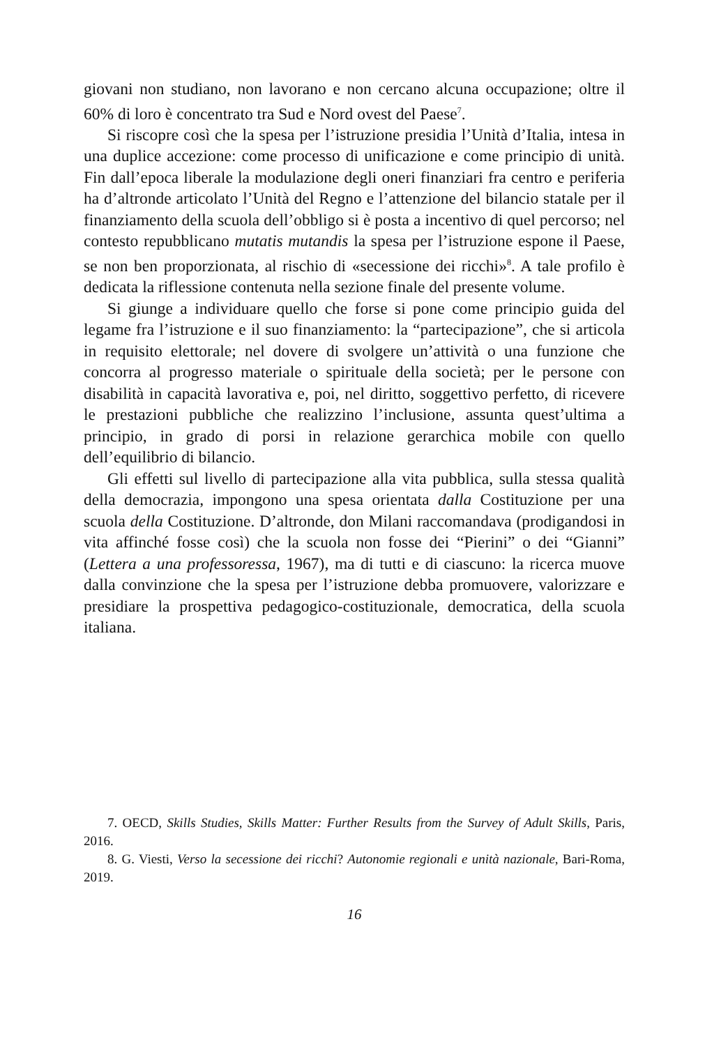giovani non studiano, non lavorano e non cercano alcuna occupazione; oltre il 60% di loro è concentrato tra Sud e Nord ovest del Paese<sup>7</sup>.
Si riscopre così che la spesa per l’istruzione presidia l’Unità d’Italia, intesa in una duplice accezione: come processo di unificazione e come principio di unità. Fin dall’epoca liberale la modulazione degli oneri finanziari fra centro e periferia ha d’altronde articolato l’Unità del Regno e l’attenzione del bilancio statale per il finanziamento della scuola dell’obbligo si è posta a incentivo di quel percorso; nel contesto repubblicano mutatis mutandis la spesa per l’istruzione espone il Paese, se non ben proporzionata, al rischio di «secessione dei ricchi»<sup>8</sup>. A tale profilo è dedicata la riflessione contenuta nella sezione finale del presente volume.
Si giunge a individuare quello che forse si pone come principio guida del legame fra l’istruzione e il suo finanziamento: la “partecipazione”, che si articola in requisito elettorale; nel dovere di svolgere un’attività o una funzione che concorra al progresso materiale o spirituale della società; per le persone con disabilità in capacità lavorativa e, poi, nel diritto, soggettivo perfetto, di ricevere le prestazioni pubbliche che realizzino l’inclusione, assunta quest’ultima a principio, in grado di porsi in relazione gerarchica mobile con quello dell’equilibrio di bilancio.
Gli effetti sul livello di partecipazione alla vita pubblica, sulla stessa qualità della democrazia, impongono una spesa orientata dalla Costituzione per una scuola della Costituzione. D’altronde, don Milani raccomandava (prodigandosi in vita affinché fosse così) che la scuola non fosse dei “Pierini” o dei “Gianni” (Lettera a una professoressa, 1967), ma di tutti e di ciascuno: la ricerca muove dalla convinzione che la spesa per l’istruzione debba promuovere, valorizzare e presidiare la prospettiva pedagogico-costituzionale, democratica, della scuola italiana.
7. OECD, Skills Studies, Skills Matter: Further Results from the Survey of Adult Skills, Paris, 2016.
8. G. Viesti, Verso la secessione dei ricchi? Autonomie regionali e unità nazionale, Bari-Roma, 2019.
16